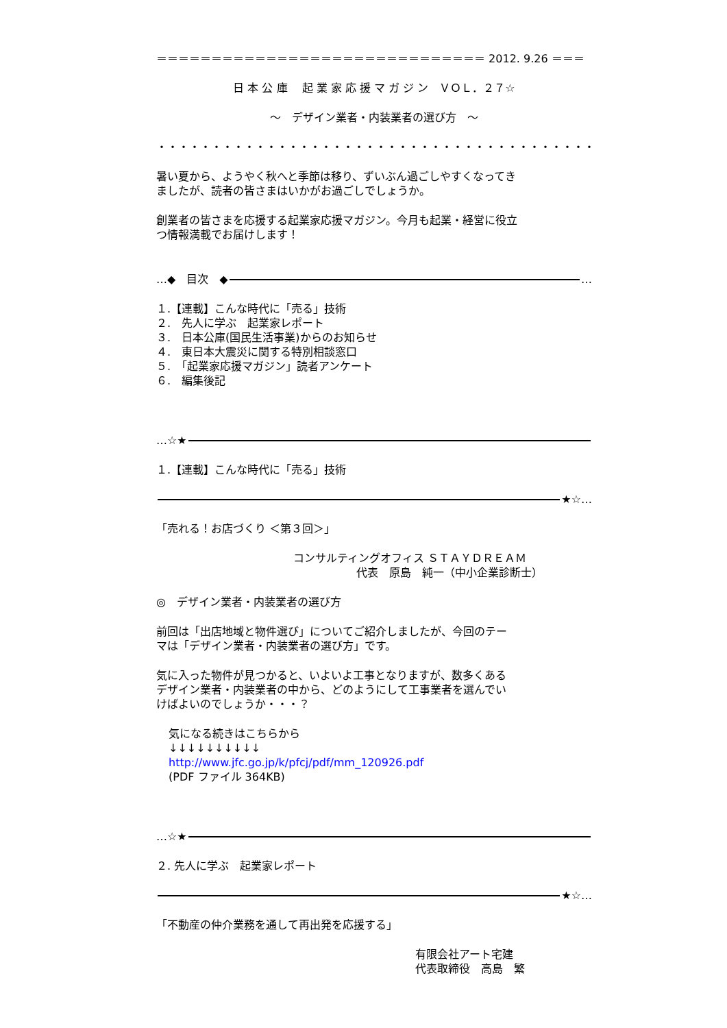＝＝＝＝＝＝＝＝＝＝＝＝＝＝＝＝＝＝＝＝＝＝＝＝＝＝＝＝＝＝ 2012. 9.26 ＝＝＝
日 本 公 庫　 起 業 家 応 援 マ ガ ジ ン　ＶＯＬ．２７☆
～　デザイン業者・内装業者の選び方　～
・・・・・・・・・・・・・・・・・・・・・・・・・・・・・・・・・・・・・・・・・・・・・・・・・・・・・・・・・・・・・・・・
暑い夏から、ようやく秋へと季節は移り、ずいぶん過ごしやすくなってき
ましたが、読者の皆さまはいかがお過ごしでしょうか。
創業者の皆さまを応援する起業家応援マガジン。今月も起業・経営に役立
つ情報満載でお届けします！
…◆　目次　◆ …
１.【連載】こんな時代に「売る」技術
２.　先人に学ぶ　起業家レポート
３.　日本公庫(国民生活事業)からのお知らせ
４.　東日本大震災に関する特別相談窓口
５.　「起業家応援マガジン」読者アンケート
６.　編集後記
…☆★
１.【連載】こんな時代に「売る」技術
★☆…
「売れる！お店づくり ＜第３回＞」
コンサルティングオフィス ＳＴＡＹＤＲＥＡＭ
代表　原島　純一（中小企業診断士）
◎　デザイン業者・内装業者の選び方
前回は「出店地域と物件選び」についてご紹介しましたが、今回のテー
マは「デザイン業者・内装業者の選び方」です。
気に入った物件が見つかると、いよいよ工事となりますが、数多くある
デザイン業者・内装業者の中から、どのようにして工事業者を選んでい
けばよいのでしょうか・・・？
気になる続きはこちらから
↓↓↓↓↓↓↓↓↓↓
http://www.jfc.go.jp/k/pfcj/pdf/mm_120926.pdf
(PDF ファイル 364KB)
…☆★
２. 先人に学ぶ　起業家レポート
★☆…
「不動産の仲介業務を通して再出発を応援する」
有限会社アート宅建
代表取締役　高島　繁